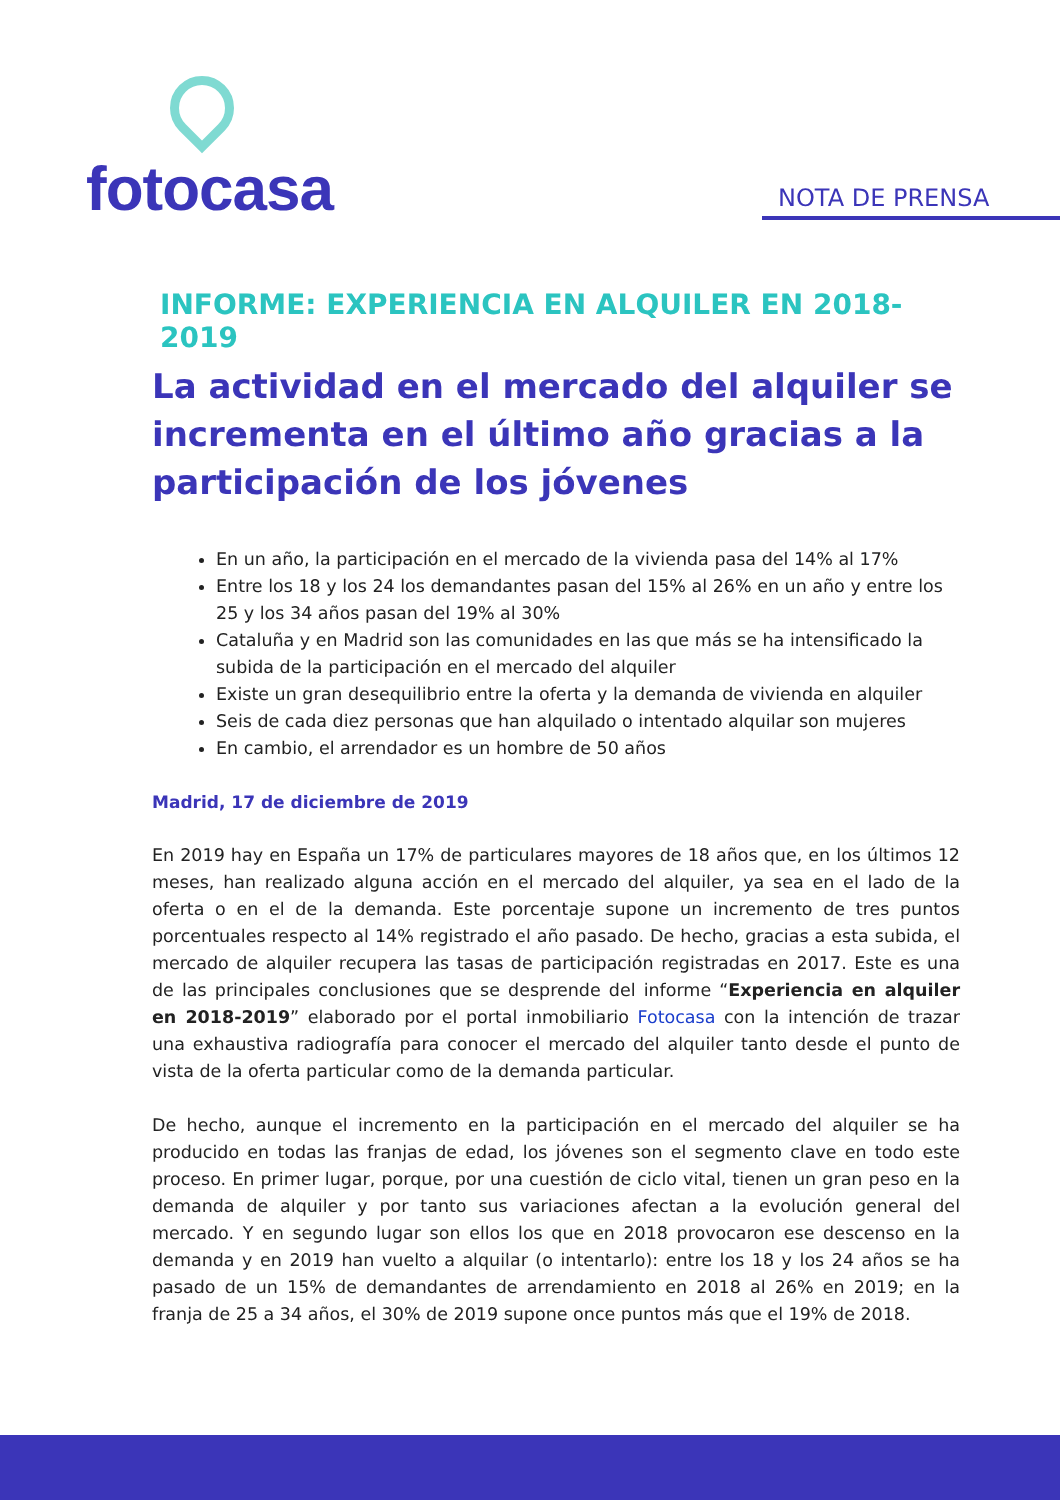fotocasa
NOTA DE PRENSA
INFORME: EXPERIENCIA EN ALQUILER EN 2018-2019
La actividad en el mercado del alquiler se incrementa en el último año gracias a la participación de los jóvenes
En un año, la participación en el mercado de la vivienda pasa del 14% al 17%
Entre los 18 y los 24 los demandantes pasan del 15% al 26% en un año y entre los 25 y los 34 años pasan del 19% al 30%
Cataluña y en Madrid son las comunidades en las que más se ha intensificado la subida de la participación en el mercado del alquiler
Existe un gran desequilibrio entre la oferta y la demanda de vivienda en alquiler
Seis de cada diez personas que han alquilado o intentado alquilar son mujeres
En cambio, el arrendador es un hombre de 50 años
Madrid, 17 de diciembre de 2019
En 2019 hay en España un 17% de particulares mayores de 18 años que, en los últimos 12 meses, han realizado alguna acción en el mercado del alquiler, ya sea en el lado de la oferta o en el de la demanda. Este porcentaje supone un incremento de tres puntos porcentuales respecto al 14% registrado el año pasado. De hecho, gracias a esta subida, el mercado de alquiler recupera las tasas de participación registradas en 2017. Este es una de las principales conclusiones que se desprende del informe “Experiencia en alquiler en 2018-2019” elaborado por el portal inmobiliario Fotocasa con la intención de trazar una exhaustiva radiografía para conocer el mercado del alquiler tanto desde el punto de vista de la oferta particular como de la demanda particular.
De hecho, aunque el incremento en la participación en el mercado del alquiler se ha producido en todas las franjas de edad, los jóvenes son el segmento clave en todo este proceso. En primer lugar, porque, por una cuestión de ciclo vital, tienen un gran peso en la demanda de alquiler y por tanto sus variaciones afectan a la evolución general del mercado. Y en segundo lugar son ellos los que en 2018 provocaron ese descenso en la demanda y en 2019 han vuelto a alquilar (o intentarlo): entre los 18 y los 24 años se ha pasado de un 15% de demandantes de arrendamiento en 2018 al 26% en 2019; en la franja de 25 a 34 años, el 30% de 2019 supone once puntos más que el 19% de 2018.